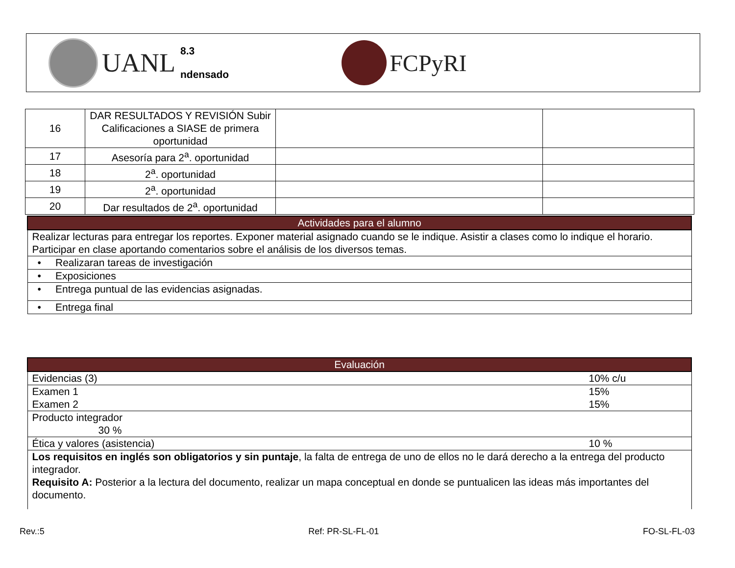UANL
8.3
ndensado
FCPyRI
| 16 | DAR RESULTADOS Y REVISIÓN Subir Calificaciones a SIASE de primera oportunidad | | |
| 17 | Asesoría para 2<sup>a</sup>. oportunidad | | |
| 18 | 2<sup>a</sup>. oportunidad | | |
| 19 | 2<sup>a</sup>. oportunidad | | |
| 20 | Dar resultados de 2<sup>a</sup>. oportunidad | | |
| Actividades para el alumno |
| --- |
| Realizar lecturas para entregar los reportes. Exponer material asignado cuando se le indique. Asistir a clases como lo indique el horario. Participar en clase aportando comentarios sobre el análisis de los diversos temas. |
| • Realizaran tareas de investigación |
| • Exposiciones |
| • Entrega puntual de las evidencias asignadas. |
| • Entrega final |
| Evaluación | |
| --- | --- |
| Evidencias (3) | 10% c/u |
| Examen 1 Examen 2 | 15% 15% |
| Producto integrador 30 % | |
| Ética y valores (asistencia) | 10 % |
| Los requisitos en inglés son obligatorios y sin puntaje , la falta de entrega de uno de ellos no le dará derecho a la entrega del producto integrador. Requisito A: Posterior a la lectura del documento, realizar un mapa conceptual en donde se puntualicen las ideas más importantes del documento. | |
Rev.:5 Ref: PR-SL-FL-01 FO-SL-FL-03